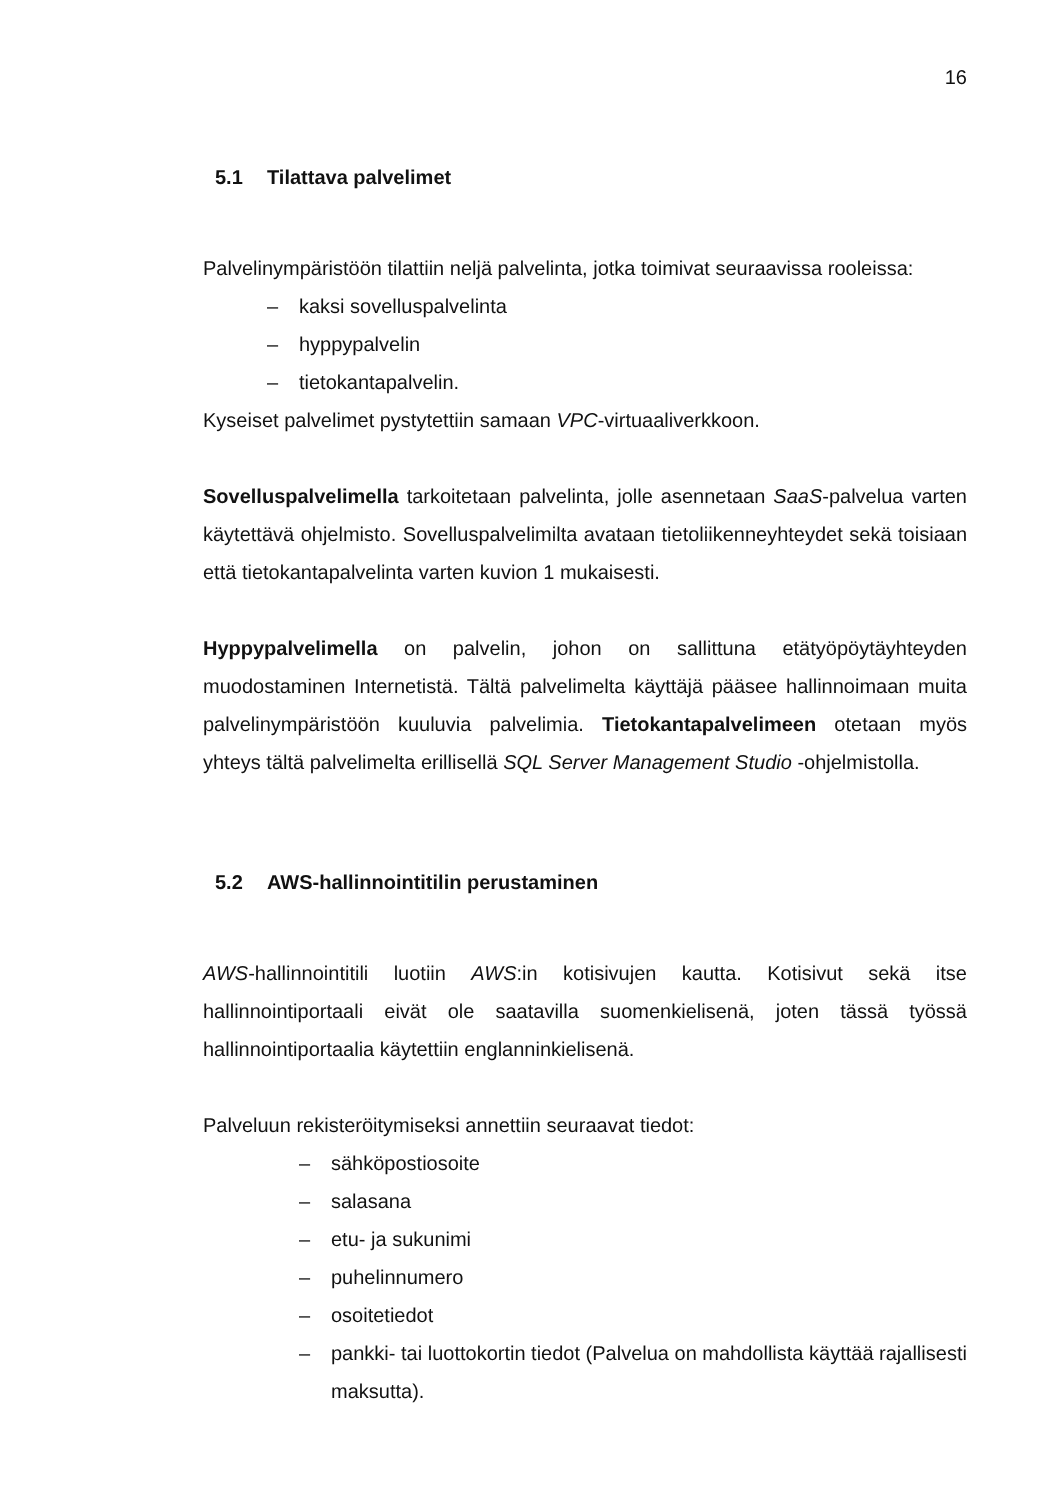16
5.1 Tilattava palvelimet
Palvelinympäristöön tilattiin neljä palvelinta, jotka toimivat seuraavissa rooleissa:
– kaksi sovelluspalvelinta
– hyppypalvelin
– tietokantapalvelin.
Kyseiset palvelimet pystytettiin samaan VPC-virtuaaliverkkoon.
Sovelluspalvelimella tarkoitetaan palvelinta, jolle asennetaan SaaS-palvelua varten käytettävä ohjelmisto. Sovelluspalvelimilta avataan tietoliikenneyhteydet sekä toisiaan että tietokantapalvelinta varten kuvion 1 mukaisesti.
Hyppypalvelimella on palvelin, johon on sallittuna etätyöpöytäyhteyden muodostaminen Internetistä. Tältä palvelimelta käyttäjä pääsee hallinnoimaan muita palvelinympäristöön kuuluvia palvelimia. Tietokantapalvelimeen otetaan myös yhteys tältä palvelimelta erillisellä SQL Server Management Studio -ohjelmistolla.
5.2 AWS-hallinnointitilin perustaminen
AWS-hallinnointitili luotiin AWS:in kotisivujen kautta. Kotisivut sekä itse hallinnointiportaali eivät ole saatavilla suomenkielisenä, joten tässä työssä hallinnointiportaalia käytettiin englanninkielisenä.
Palveluun rekisteröitymiseksi annettiin seuraavat tiedot:
– sähköpostiosoite
– salasana
– etu- ja sukunimi
– puhelinnumero
– osoitetiedot
– pankki- tai luottokortin tiedot (Palvelua on mahdollista käyttää rajallisesti maksutta).